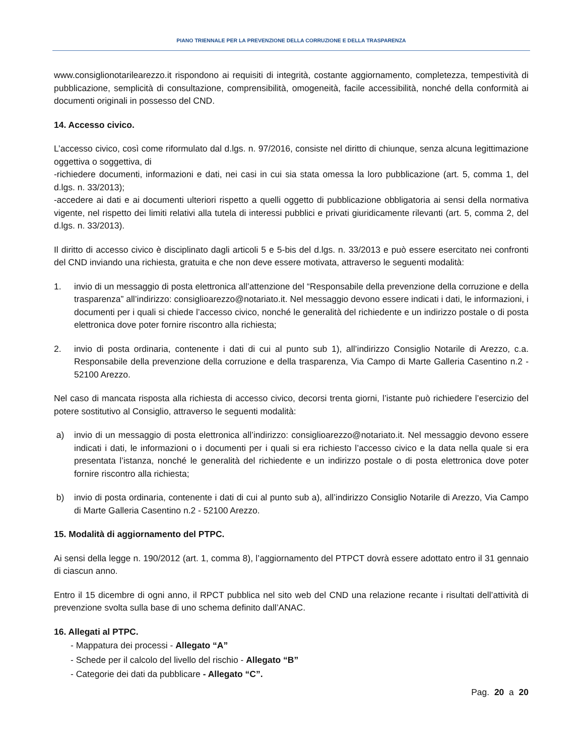PIANO TRIENNALE PER LA PREVENZIONE DELLA CORRUZIONE E DELLA TRASPARENZA
www.consiglionotarilearezzo.it rispondono ai requisiti di integrità, costante aggiornamento, completezza, tempestività di pubblicazione, semplicità di consultazione, comprensibilità, omogeneità, facile accessibilità, nonché della conformità ai documenti originali in possesso del CND.
14. Accesso civico.
L’accesso civico, così come riformulato dal d.lgs. n. 97/2016, consiste nel diritto di chiunque, senza alcuna legittimazione oggettiva o soggettiva, di
-richiedere documenti, informazioni e dati, nei casi in cui sia stata omessa la loro pubblicazione (art. 5, comma 1, del d.lgs. n. 33/2013);
-accedere ai dati e ai documenti ulteriori rispetto a quelli oggetto di pubblicazione obbligatoria ai sensi della normativa vigente, nel rispetto dei limiti relativi alla tutela di interessi pubblici e privati giuridicamente rilevanti (art. 5, comma 2, del d.lgs. n. 33/2013).
Il diritto di accesso civico è disciplinato dagli articoli 5 e 5-bis del d.lgs. n. 33/2013 e può essere esercitato nei confronti del CND inviando una richiesta, gratuita e che non deve essere motivata, attraverso le seguenti modalità:
1. invio di un messaggio di posta elettronica all’attenzione del “Responsabile della prevenzione della corruzione e della trasparenza” all’indirizzo: consiglioarezzo@notariato.it. Nel messaggio devono essere indicati i dati, le informazioni, i documenti per i quali si chiede l’accesso civico, nonché le generalità del richiedente e un indirizzo postale o di posta elettronica dove poter fornire riscontro alla richiesta;
2. invio di posta ordinaria, contenente i dati di cui al punto sub 1), all’indirizzo Consiglio Notarile di Arezzo, c.a. Responsabile della prevenzione della corruzione e della trasparenza, Via Campo di Marte Galleria Casentino n.2 - 52100 Arezzo.
Nel caso di mancata risposta alla richiesta di accesso civico, decorsi trenta giorni, l’istante può richiedere l’esercizio del potere sostitutivo al Consiglio, attraverso le seguenti modalità:
a) invio di un messaggio di posta elettronica all’indirizzo: consiglioarezzo@notariato.it. Nel messaggio devono essere indicati i dati, le informazioni o i documenti per i quali si era richiesto l’accesso civico e la data nella quale si era presentata l’istanza, nonché le generalità del richiedente e un indirizzo postale o di posta elettronica dove poter fornire riscontro alla richiesta;
b) invio di posta ordinaria, contenente i dati di cui al punto sub a), all’indirizzo Consiglio Notarile di Arezzo, Via Campo di Marte Galleria Casentino n.2 - 52100 Arezzo.
15. Modalità di aggiornamento del PTPC.
Ai sensi della legge n. 190/2012 (art. 1, comma 8), l’aggiornamento del PTPCT dovrà essere adottato entro il 31 gennaio di ciascun anno.
Entro il 15 dicembre di ogni anno, il RPCT pubblica nel sito web del CND una relazione recante i risultati dell’attività di prevenzione svolta sulla base di uno schema definito dall’ANAC.
16. Allegati al PTPC.
- Mappatura dei processi - Allegato “A”
- Schede per il calcolo del livello del rischio - Allegato “B”
- Categorie dei dati da pubblicare - Allegato “C”.
Pag. 20 a 20